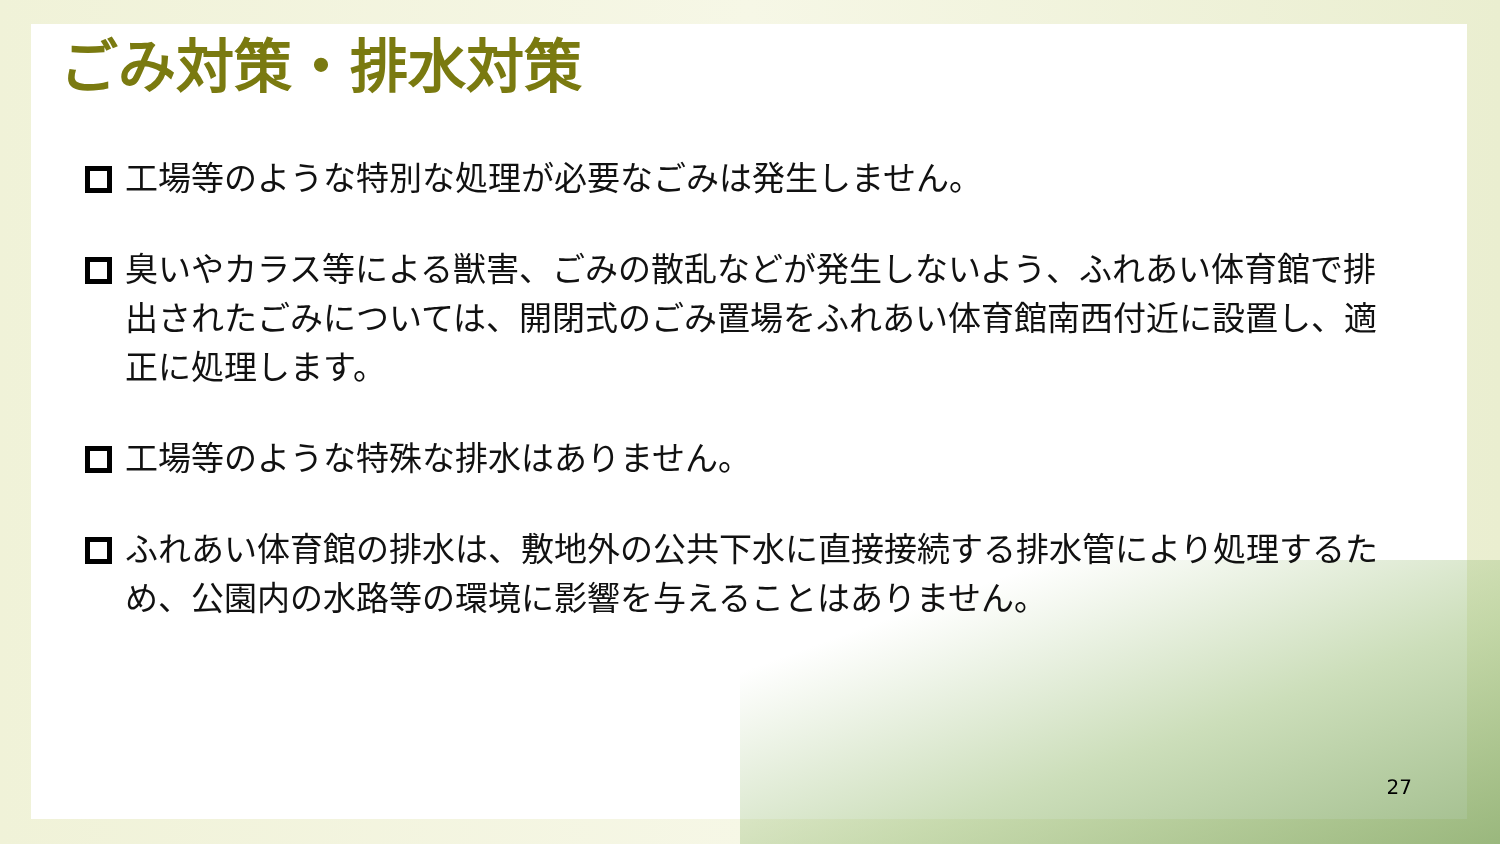ごみ対策・排水対策
工場等のような特別な処理が必要なごみは発生しません。
臭いやカラス等による獣害、ごみの散乱などが発生しないよう、ふれあい体育館で排出されたごみについては、開閉式のごみ置場をふれあい体育館南西付近に設置し、適正に処理します。
工場等のような特殊な排水はありません。
ふれあい体育館の排水は、敷地外の公共下水に直接接続する排水管により処理するため、公園内の水路等の環境に影響を与えることはありません。
27